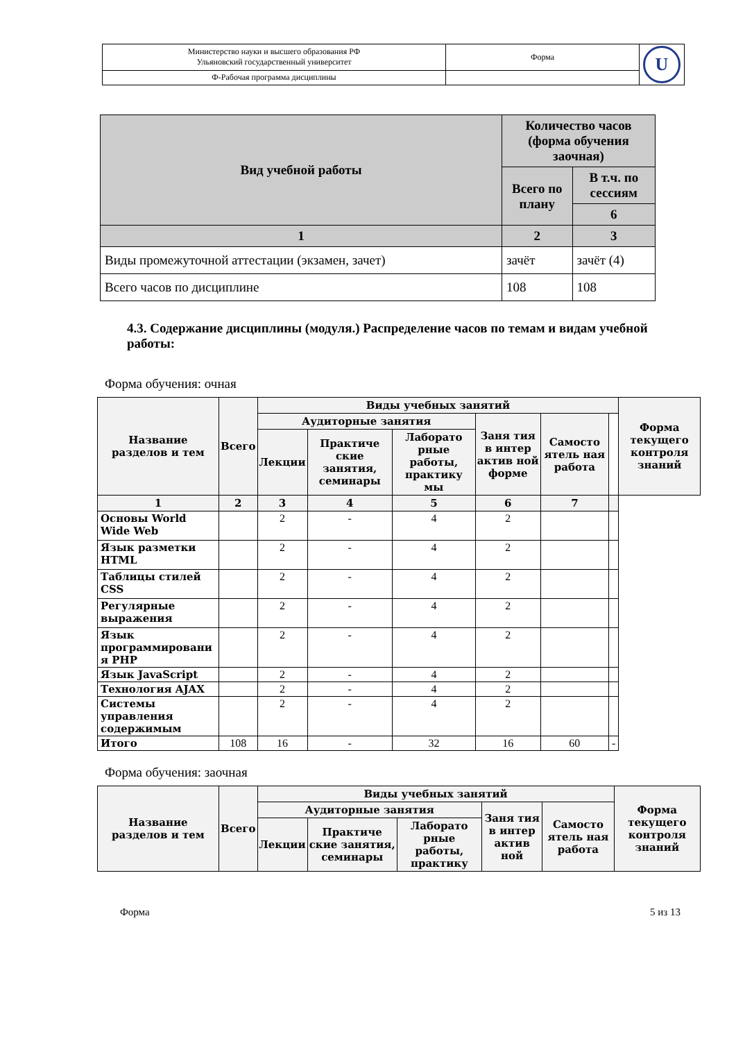| Министерство науки и высшего образования РФ Ульяновский государственный университет | Форма | U |
| Ф-Рабочая программа дисциплины | | |
| Вид учебной работы | Количество часов (форма обучения заочная) | |
| --- | --- | --- |
| | Всего по плану | В т.ч. по сессиям |
| | | 6 |
| 1 | 2 | 3 |
| Виды промежуточной аттестации (экзамен, зачет) | зачёт | зачёт (4) |
| Всего часов по дисциплине | 108 | 108 |
4.3. Содержание дисциплины (модуля.) Распределение часов по темам и видам учебной работы:
Форма обучения: очная
| Название разделов и тем | Всего | Виды учебных занятий | | | | | | Форма текущего контроля знаний |
| --- | --- | --- | --- | --- | --- | --- | --- | --- |
| | | Аудиторные занятия | | | Заня тия в интер актив ной форме | Самосто ятель ная работа | | |
| | | Лекции | Практиче ские занятия, семинары | Лаборато рные работы, практику мы | | | | |
| 1 | 2 | 3 | 4 | 5 | 6 | 7 | | |
| Основы World Wide Web | | 2 | - | 4 | 2 | | | |
| Язык разметки HTML | | 2 | - | 4 | 2 | | | |
| Таблицы стилей CSS | | 2 | - | 4 | 2 | | | |
| Регулярные выражения | | 2 | - | 4 | 2 | | | |
| Язык программировани я PHP | | 2 | - | 4 | 2 | | | |
| Язык JavaScript | | 2 | - | 4 | 2 | | | |
| Технология AJAX | | 2 | - | 4 | 2 | | | |
| Системы управления содержимым | | 2 | - | 4 | 2 | | | |
| Итого | 108 | 16 | - | 32 | 16 | 60 | - | |
Форма обучения: заочная
| Название разделов и тем | Всего | Виды учебных занятий | | | | | Форма текущего контроля знаний |
| --- | --- | --- | --- | --- | --- | --- | --- |
| | | Аудиторные занятия | | | Заня тия в интер актив ной | Самосто ятель ная работа | |
| | | Лекции | Практиче ские занятия, семинары | Лаборато рные работы, практику | | | |
Форма 5 из 13